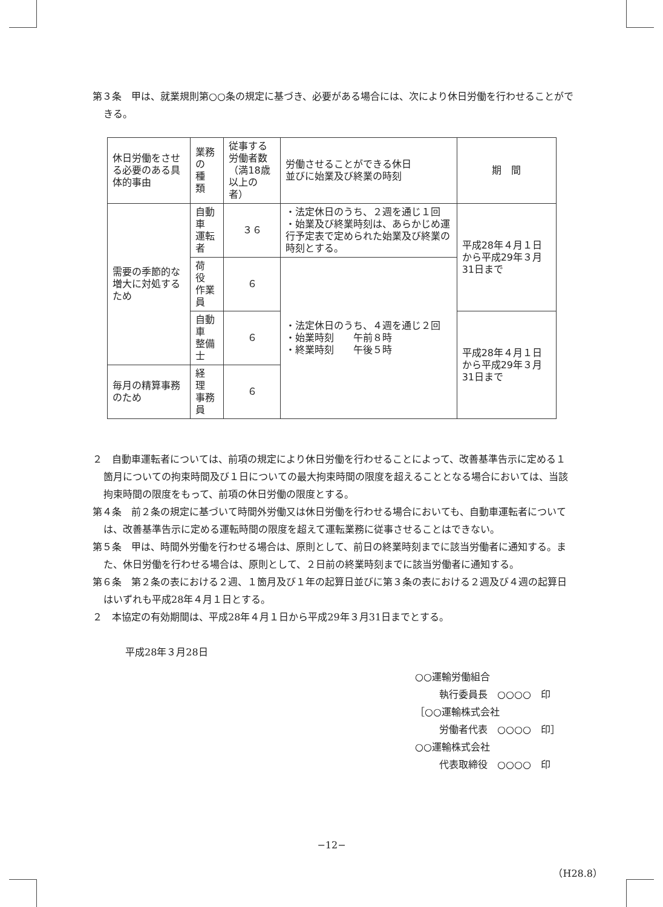第３条　甲は、就業規則第○○条の規定に基づき、必要がある場合には、次により休日労働を行わせることができる。
| 休日労働をさせる必要のある具体的事由 | 業務の 種 類 | 従事する労働者数 （満18歳以上の者） | 労働させることができる休日 並びに始業及び終業の時刻 | 期 間 |
| --- | --- | --- | --- | --- |
| 需要の季節的な増大に対処するため | 自動車 運転者 | ３６ | ・法定休日のうち、２週を通じ１回 ・始業及び終業時刻は、あらかじめ運行予定表で定められた始業及び終業の時刻とする。 | 平成28年４月１日から平成29年３月31日まで |
| | 荷 役 作業員 | ６ | ・法定休日のうち、４週を通じ２回 ・始業時刻 午前８時 ・終業時刻 午後５時 | |
| | 自動車 整備士 | ６ | | 平成28年４月１日から平成29年３月31日まで |
| 毎月の精算事務のため | 経 理 事務員 | ６ | | |
２　自動車運転者については、前項の規定により休日労働を行わせることによって、改善基準告示に定める１箇月についての拘束時間及び１日についての最大拘束時間の限度を超えることとなる場合においては、当該拘束時間の限度をもって、前項の休日労働の限度とする。
第４条　前２条の規定に基づいて時間外労働又は休日労働を行わせる場合においても、自動車運転者については、改善基準告示に定める運転時間の限度を超えて運転業務に従事させることはできない。
第５条　甲は、時間外労働を行わせる場合は、原則として、前日の終業時刻までに該当労働者に通知する。また、休日労働を行わせる場合は、原則として、２日前の終業時刻までに該当労働者に通知する。
第６条　第２条の表における２週、１箇月及び１年の起算日並びに第３条の表における２週及び４週の起算日はいずれも平成28年４月１日とする。
２　本協定の有効期間は、平成28年４月１日から平成29年３月31日までとする。
平成28年３月28日
○○運輸労働組合
執行委員長　○○○○　印
［○○運輸株式会社
労働者代表　○○○○　印］
○○運輸株式会社
代表取締役　○○○○　印
−12−
（H28.8）